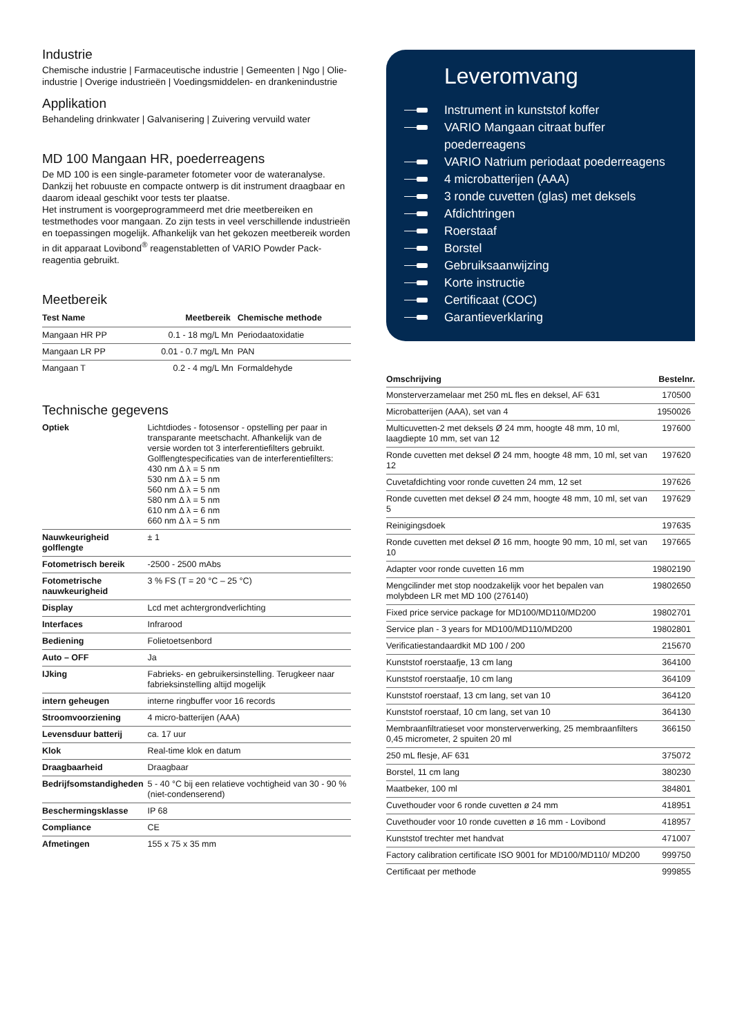Industrie
Chemische industrie | Farmaceutische industrie | Gemeenten | Ngo | Olie-industrie | Overige industrieën | Voedingsmiddelen- en drankenindustrie
Applikation
Behandeling drinkwater | Galvanisering | Zuivering vervuild water
MD 100 Mangaan HR, poederreagens
De MD 100 is een single-parameter fotometer voor de wateranalyse. Dankzij het robuuste en compacte ontwerp is dit instrument draagbaar en daarom ideaal geschikt voor tests ter plaatse.
Het instrument is voorgeprogrammeerd met drie meetbereiken en testmethodes voor mangaan. Zo zijn tests in veel verschillende industrieën en toepassingen mogelijk. Afhankelijk van het gekozen meetbereik worden in dit apparaat Lovibond<sup>®</sup> reagenstabletten of VARIO Powder Pack-reagentia gebruikt.
Meetbereik
| Test Name | Meetbereik | Chemische methode |
| --- | --- | --- |
| Mangaan HR PP | 0.1 - 18 mg/L Mn | Periodaatoxidatie |
| Mangaan LR PP | 0.01 - 0.7 mg/L Mn | PAN |
| Mangaan T | 0.2 - 4 mg/L Mn | Formaldehyde |
Technische gegevens
| Optiek | Lichtdiodes - fotosensor - opstelling per paar in transparante meetschacht. Afhankelijk van de versie worden tot 3 interferentiefilters gebruikt. Golflengtespecificaties van de interferentiefilters: 430 nm Δ λ = 5 nm 530 nm Δ λ = 5 nm 560 nm Δ λ = 5 nm 580 nm Δ λ = 5 nm 610 nm Δ λ = 6 nm 660 nm Δ λ = 5 nm |
| Nauwkeurigheid golflengte | ± 1 |
| Fotometrisch bereik | -2500 - 2500 mAbs |
| Fotometrische nauwkeurigheid | 3 % FS (T = 20 °C – 25 °C) |
| Display | Lcd met achtergrondverlichting |
| Interfaces | Infrarood |
| Bediening | Folietoetsenbord |
| Auto – OFF | Ja |
| IJking | Fabrieks- en gebruikersinstelling. Terugkeer naar fabrieksinstelling altijd mogelijk |
| intern geheugen | interne ringbuffer voor 16 records |
| Stroomvoorziening | 4 micro-batterijen (AAA) |
| Levensduur batterij | ca. 17 uur |
| Klok | Real-time klok en datum |
| Draagbaarheid | Draagbaar |
| Bedrijfsomstandigheden | 5 - 40 °C bij een relatieve vochtigheid van 30 - 90 % (niet-condenserend) |
| Beschermingsklasse | IP 68 |
| Compliance | CE |
| Afmetingen | 155 x 75 x 35 mm |
Leveromvang
Instrument in kunststof koffer
VARIO Mangaan citraat buffer poederreagens
VARIO Natrium periodaat poederreagens
4 microbatterijen (AAA)
3 ronde cuvetten (glas) met deksels
Afdichtringen
Roerstaaf
Borstel
Gebruiksaanwijzing
Korte instructie
Certificaat (COC)
Garantieverklaring
| Omschrijving | Bestelnr. |
| --- | --- |
| Monsterverzamelaar met 250 mL fles en deksel, AF 631 | 170500 |
| Microbatterijen (AAA), set van 4 | 1950026 |
| Multicuvetten-2 met deksels Ø 24 mm, hoogte 48 mm, 10 ml, laagdiepte 10 mm, set van 12 | 197600 |
| Ronde cuvetten met deksel Ø 24 mm, hoogte 48 mm, 10 ml, set van 12 | 197620 |
| Cuvetafdichting voor ronde cuvetten 24 mm, 12 set | 197626 |
| Ronde cuvetten met deksel Ø 24 mm, hoogte 48 mm, 10 ml, set van 5 | 197629 |
| Reinigingsdoek | 197635 |
| Ronde cuvetten met deksel Ø 16 mm, hoogte 90 mm, 10 ml, set van 10 | 197665 |
| Adapter voor ronde cuvetten 16 mm | 19802190 |
| Mengcilinder met stop noodzakelijk voor het bepalen van molybdeen LR met MD 100 (276140) | 19802650 |
| Fixed price service package for MD100/MD110/MD200 | 19802701 |
| Service plan - 3 years for MD100/MD110/MD200 | 19802801 |
| Verificatiestandaardkit MD 100 / 200 | 215670 |
| Kunststof roerstaafje, 13 cm lang | 364100 |
| Kunststof roerstaafje, 10 cm lang | 364109 |
| Kunststof roerstaaf, 13 cm lang, set van 10 | 364120 |
| Kunststof roerstaaf, 10 cm lang, set van 10 | 364130 |
| Membraanfiltratieset voor monsterverwerking, 25 membraanfilters 0,45 micrometer, 2 spuiten 20 ml | 366150 |
| 250 mL flesje, AF 631 | 375072 |
| Borstel, 11 cm lang | 380230 |
| Maatbeker, 100 ml | 384801 |
| Cuvethouder voor 6 ronde cuvetten ø 24 mm | 418951 |
| Cuvethouder voor 10 ronde cuvetten ø 16 mm - Lovibond | 418957 |
| Kunststof trechter met handvat | 471007 |
| Factory calibration certificate ISO 9001 for MD100/MD110/ MD200 | 999750 |
| Certificaat per methode | 999855 |